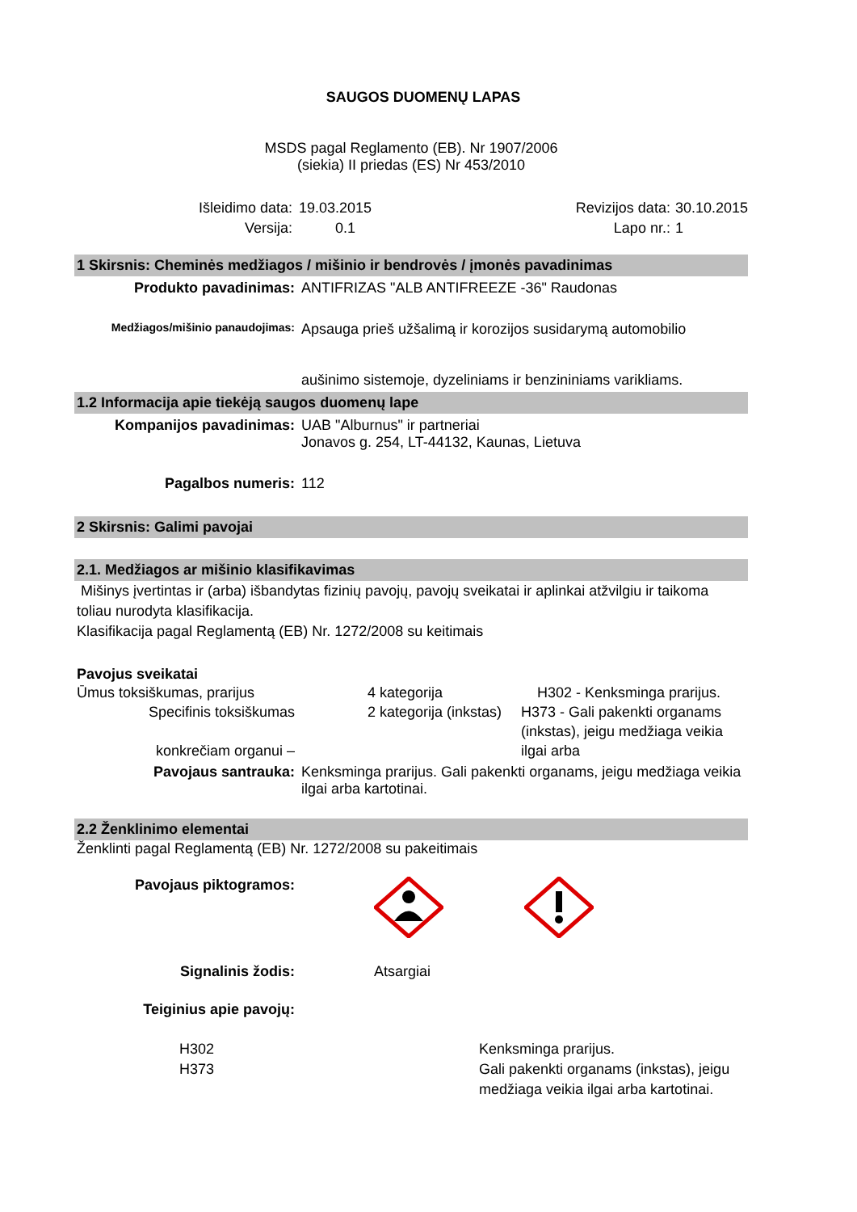SAUGOS DUOMENŲ LAPAS
MSDS pagal Reglamento (EB). Nr 1907/2006
(siekia) II priedas (ES) Nr 453/2010
Išleidimo data:
Versija:
19.03.2015
0.1
Revizijos data:
Lapo nr.:
30.10.2015
1
1 Skirsnis: Cheminės medžiagos / mišinio ir bendrovės / įmonės pavadinimas
Produkto pavadinimas: ANTIFRIZAS "ALB ANTIFREEZE -36" Raudonas
Medžiagos/mišinio panaudojimas:
Apsauga prieš užšalimą ir korozijos susidarymą automobilio
aušinimo sistemoje, dyzeliniams ir benzininiams varikliams.
1.2 Informacija apie tiekėją saugos duomenų lape
Kompanijos pavadinimas: UAB "Alburnus" ir partneriai
Jonavos g. 254, LT-44132, Kaunas, Lietuva
Pagalbos numeris: 112
2 Skirsnis: Galimi pavojai
2.1. Medžiagos ar mišinio klasifikavimas
Mišinys įvertintas ir (arba) išbandytas fizinių pavojų, pavojų sveikatai ir aplinkai atžvilgiu ir taikoma toliau nurodyta klasifikacija.
Klasifikacija pagal Reglamentą (EB) Nr. 1272/2008 su keitimais
Pavojus sveikatai
Ūmus toksiškumas, prarijus
Specifinis toksiškumas
konkrečiam organui –
4 kategorija
2 kategorija (inkstas)
H302 - Kenksminga prarijus.
H373 - Gali pakenkti organams (inkstas), jeigu medžiaga veikia ilgai arba
Pavojaus santrauka: Kenksminga prarijus. Gali pakenkti organams, jeigu medžiaga veikia ilgai arba kartotinai.
2.2 Ženklinimo elementai
Ženklinti pagal Reglamentą (EB) Nr. 1272/2008 su pakeitimais
Pavojaus piktogramos:
Signalinis žodis: Atsargiai
Teiginius apie pavojų:
H302
H373
Kenksminga prarijus.
Gali pakenkti organams (inkstas), jeigu medžiaga veikia ilgai arba kartotinai.